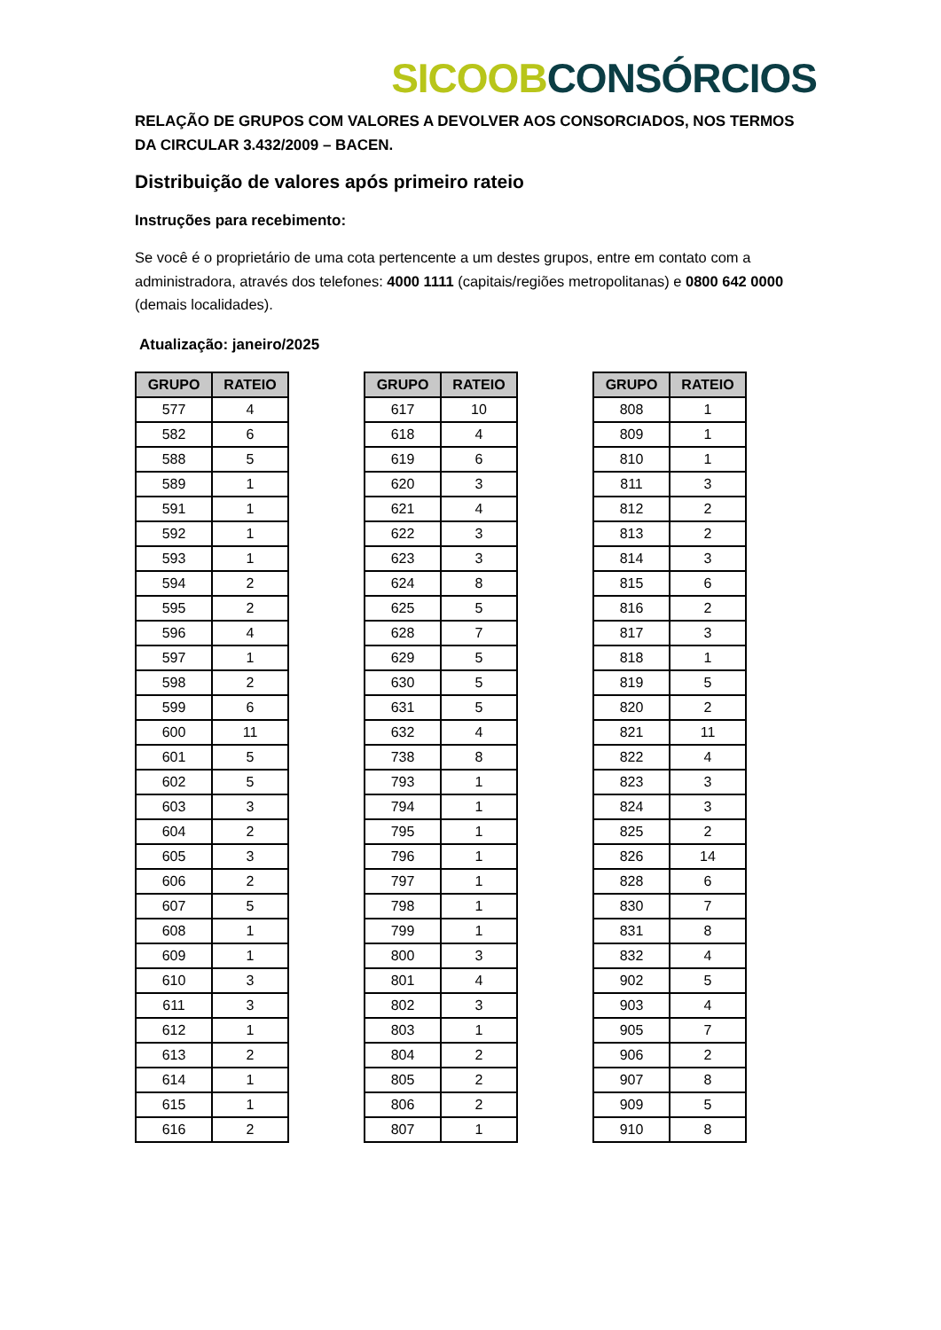SICOOB CONSÓRCIOS
RELAÇÃO DE GRUPOS COM VALORES A DEVOLVER AOS CONSORCIADOS, NOS TERMOS DA CIRCULAR 3.432/2009 – BACEN.
Distribuição de valores após primeiro rateio
Instruções para recebimento:
Se você é o proprietário de uma cota pertencente a um destes grupos, entre em contato com a administradora, através dos telefones: 4000 1111 (capitais/regiões metropolitanas) e 0800 642 0000 (demais localidades).
Atualização: janeiro/2025
| GRUPO | RATEIO |
| --- | --- |
| 577 | 4 |
| 582 | 6 |
| 588 | 5 |
| 589 | 1 |
| 591 | 1 |
| 592 | 1 |
| 593 | 1 |
| 594 | 2 |
| 595 | 2 |
| 596 | 4 |
| 597 | 1 |
| 598 | 2 |
| 599 | 6 |
| 600 | 11 |
| 601 | 5 |
| 602 | 5 |
| 603 | 3 |
| 604 | 2 |
| 605 | 3 |
| 606 | 2 |
| 607 | 5 |
| 608 | 1 |
| 609 | 1 |
| 610 | 3 |
| 611 | 3 |
| 612 | 1 |
| 613 | 2 |
| 614 | 1 |
| 615 | 1 |
| 616 | 2 |
| GRUPO | RATEIO |
| --- | --- |
| 617 | 10 |
| 618 | 4 |
| 619 | 6 |
| 620 | 3 |
| 621 | 4 |
| 622 | 3 |
| 623 | 3 |
| 624 | 8 |
| 625 | 5 |
| 628 | 7 |
| 629 | 5 |
| 630 | 5 |
| 631 | 5 |
| 632 | 4 |
| 738 | 8 |
| 793 | 1 |
| 794 | 1 |
| 795 | 1 |
| 796 | 1 |
| 797 | 1 |
| 798 | 1 |
| 799 | 1 |
| 800 | 3 |
| 801 | 4 |
| 802 | 3 |
| 803 | 1 |
| 804 | 2 |
| 805 | 2 |
| 806 | 2 |
| 807 | 1 |
| GRUPO | RATEIO |
| --- | --- |
| 808 | 1 |
| 809 | 1 |
| 810 | 1 |
| 811 | 3 |
| 812 | 2 |
| 813 | 2 |
| 814 | 3 |
| 815 | 6 |
| 816 | 2 |
| 817 | 3 |
| 818 | 1 |
| 819 | 5 |
| 820 | 2 |
| 821 | 11 |
| 822 | 4 |
| 823 | 3 |
| 824 | 3 |
| 825 | 2 |
| 826 | 14 |
| 828 | 6 |
| 830 | 7 |
| 831 | 8 |
| 832 | 4 |
| 902 | 5 |
| 903 | 4 |
| 905 | 7 |
| 906 | 2 |
| 907 | 8 |
| 909 | 5 |
| 910 | 8 |